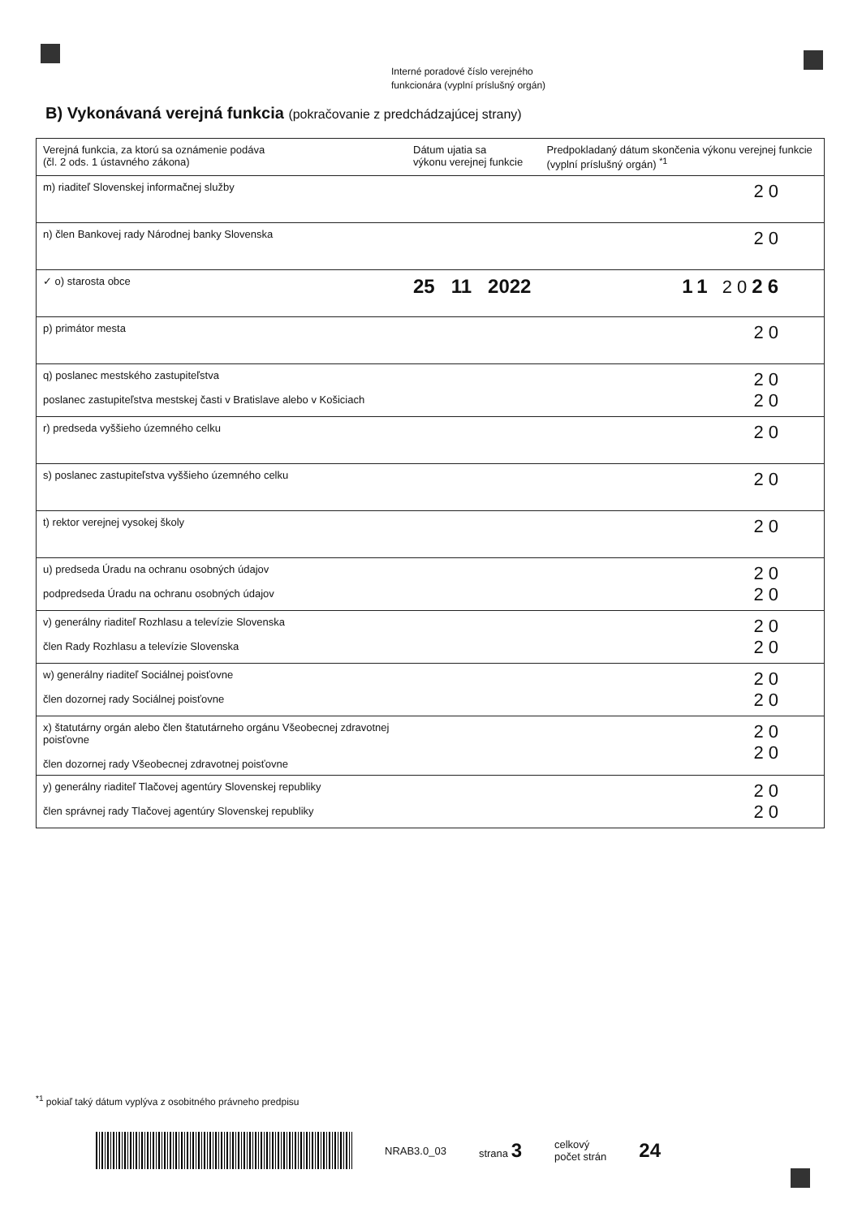Interné poradové číslo verejného
funkcionára (vyplní príslušný orgán)
B) Vykonávaná verejná funkcia (pokračovanie z predchádzajúcej strany)
| Verejná funkcia, za ktorú sa oznámenie podáva (čl. 2 ods. 1 ústavného zákona) | Dátum ujatia sa výkonu verejnej funkcie | Predpokladaný dátum skončenia výkonu verejnej funkcie (vyplní príslušný orgán) <sup>*1</sup> |
| --- | --- | --- |
| m) riaditeľ Slovenskej informačnej služby | | 20 |
| n) člen Bankovej rady Národnej banky Slovenska | | 20 |
| ✓ o) starosta obce | 25 11 2022 | 11 20 26 |
| p) primátor mesta | | 20 |
| q) poslanec mestského zastupiteľstva poslanec zastupiteľstva mestskej časti v Bratislave alebo v Košiciach | | 20 20 |
| r) predseda vyššieho územného celku | | 20 |
| s) poslanec zastupiteľstva vyššieho územného celku | | 20 |
| t) rektor verejnej vysokej školy | | 20 |
| u) predseda Úradu na ochranu osobných údajov podpredseda Úradu na ochranu osobných údajov | | 20 20 |
| v) generálny riaditeľ Rozhlasu a televízie Slovenska člen Rady Rozhlasu a televízie Slovenska | | 20 20 |
| w) generálny riaditeľ Sociálnej poisťovne člen dozornej rady Sociálnej poisťovne | | 20 20 |
| x) štatutárny orgán alebo člen štatutárneho orgánu Všeobecnej zdravotnej poisťovne člen dozornej rady Všeobecnej zdravotnej poisťovne | | 20 20 |
| y) generálny riaditeľ Tlačovej agentúry Slovenskej republiky člen správnej rady Tlačovej agentúry Slovenskej republiky | | 20 20 |
<sup>*1</sup> pokiaľ taký dátum vyplýva z osobitného právneho predpisu
NRAB3.0_03 strana 3 celkový
počet strán 24